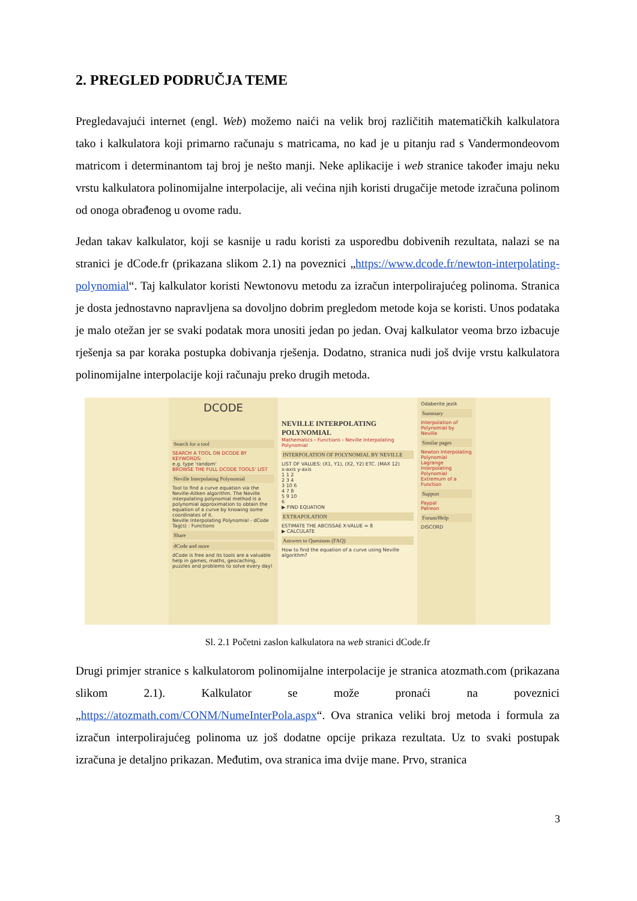2. PREGLED PODRUČJA TEME
Pregledavajući internet (engl. Web) možemo naići na velik broj različitih matematičkih kalkulatora tako i kalkulatora koji primarno računaju s matricama, no kad je u pitanju rad s Vandermondeovom matricom i determinantom taj broj je nešto manji. Neke aplikacije i web stranice također imaju neku vrstu kalkulatora polinomijalne interpolacije, ali većina njih koristi drugačije metode izračuna polinom od onoga obrađenog u ovome radu.
Jedan takav kalkulator, koji se kasnije u radu koristi za usporedbu dobivenih rezultata, nalazi se na stranici je dCode.fr (prikazana slikom 2.1) na poveznici „https://www.dcode.fr/newton-interpolating-polynomial“. Taj kalkulator koristi Newtonovu metodu za izračun interpolirajućeg polinoma. Stranica je dosta jednostavno napravljena sa dovoljno dobrim pregledom metode koja se koristi. Unos podataka je malo otežan jer se svaki podatak mora unositi jedan po jedan. Ovaj kalkulator veoma brzo izbacuje rješenja sa par koraka postupka dobivanja rješenja. Dodatno, stranica nudi još dvije vrstu kalkulatora polinomijalne interpolacije koji računaju preko drugih metoda.
DCODE
Search for a tool
SEARCH A TOOL ON DCODE BY KEYWORDS:
e.g. type 'random'
BROWSE THE FULL DCODE TOOLS' LIST
Neville Interpolating Polynomial
Tool to find a curve equation via the Neville-Aitken algorithm. The Neville interpolating polynomial method is a polynomial approximation to obtain the equation of a curve by knowing some coordinates of it.
Neville Interpolating Polynomial - dCode
Tag(s) : Functions
Share
dCode and more
dCode is free and its tools are a valuable help in games, maths, geocaching, puzzles and problems to solve every day!
NEVILLE INTERPOLATING POLYNOMIAL
Mathematics › Functions › Neville Interpolating Polynomial
INTERPOLATION OF POLYNOMIAL BY NEVILLE
LIST OF VALUES: (X1, Y1), (X2, Y2) ETC. (MAX 12)
x-axis y-axis
1 1 2
2 3 4
3 10 6
4 7 8
5 9 10
6
▶ FIND EQUATION
EXTRAPOLATION
ESTIMATE THE ABCISSAE X-VALUE = 8
▶ CALCULATE
Answers to Questions (FAQ)
How to find the equation of a curve using Neville algorithm?
Odaberite jezik
Summary
Interpolation of Polynomial by Neville
Similar pages
Newton Interpolating Polynomial
Lagrange Interpolating Polynomial
Extremum of a Function
Support
Paypal
Patreon
Forum/Help
DISCORD
Sl. 2.1 Početni zaslon kalkulatora na web stranici dCode.fr
Drugi primjer stranice s kalkulatorom polinomijalne interpolacije je stranica atozmath.com (prikazana slikom 2.1). Kalkulator se može pronaći na poveznici „https://atozmath.com/CONM/NumeInterPola.aspx“. Ova stranica veliki broj metoda i formula za izračun interpolirajućeg polinoma uz još dodatne opcije prikaza rezultata. Uz to svaki postupak izračuna je detaljno prikazan. Međutim, ova stranica ima dvije mane. Prvo, stranica
3